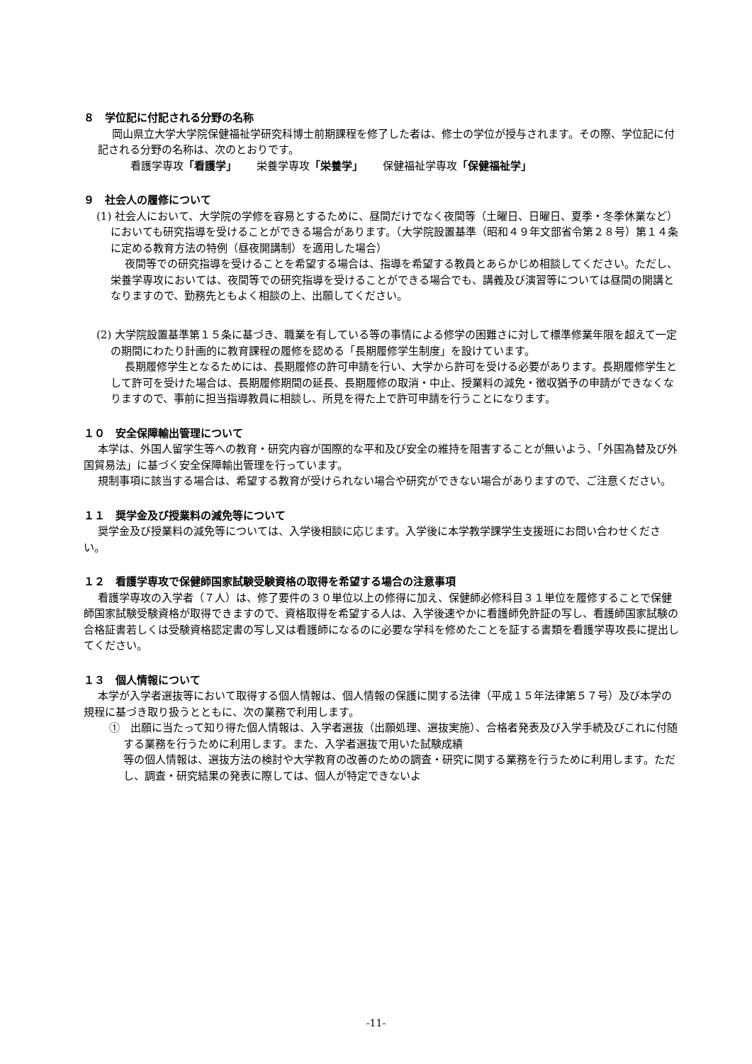８　学位記に付記される分野の名称
岡山県立大学大学院保健福祉学研究科博士前期課程を修了した者は、修士の学位が授与されます。その際、学位記に付記される分野の名称は、次のとおりです。
看護学専攻「看護学」　　 栄養学専攻「栄養学」　　 保健福祉学専攻「保健福祉学」
９　社会人の履修について
(1) 社会人において、大学院の学修を容易とするために、昼間だけでなく夜間等（土曜日、日曜日、夏季・冬季休業など）においても研究指導を受けることができる場合があります。（大学院設置基準（昭和４９年文部省令第２８号）第１４条に定める教育方法の特例（昼夜開講制）を適用した場合）
夜間等での研究指導を受けることを希望する場合は、指導を希望する教員とあらかじめ相談してください。ただし、栄養学専攻においては、夜間等での研究指導を受けることができる場合でも、講義及び演習等については昼間の開講となりますので、勤務先ともよく相談の上、出願してください。
(2) 大学院設置基準第１５条に基づき、職業を有している等の事情による修学の困難さに対して標準修業年限を超えて一定の期間にわたり計画的に教育課程の履修を認める「長期履修学生制度」を設けています。
長期履修学生となるためには、長期履修の許可申請を行い、大学から許可を受ける必要があります。長期履修学生として許可を受けた場合は、長期履修期間の延長、長期履修の取消・中止、授業料の減免・徴収猶予の申請ができなくなりますので、事前に担当指導教員に相談し、所見を得た上で許可申請を行うことになります。
１０　安全保障輸出管理について
本学は、外国人留学生等への教育・研究内容が国際的な平和及び安全の維持を阻害することが無いよう、「外国為替及び外国貿易法」に基づく安全保障輸出管理を行っています。
規制事項に該当する場合は、希望する教育が受けられない場合や研究ができない場合がありますので、ご注意ください。
１１　奨学金及び授業料の減免等について
奨学金及び授業料の減免等については、入学後相談に応じます。入学後に本学教学課学生支援班にお問い合わせください。
１２　看護学専攻で保健師国家試験受験資格の取得を希望する場合の注意事項
看護学専攻の入学者（７人）は、修了要件の３０単位以上の修得に加え、保健師必修科目３１単位を履修することで保健師国家試験受験資格が取得できますので、資格取得を希望する人は、入学後速やかに看護師免許証の写し、看護師国家試験の合格証書若しくは受験資格認定書の写し又は看護師になるのに必要な学科を修めたことを証する書類を看護学専攻長に提出してください。
１３　個人情報について
本学が入学者選抜等において取得する個人情報は、個人情報の保護に関する法律（平成１５年法律第５７号）及び本学の規程に基づき取り扱うとともに、次の業務で利用します。
①　出願に当たって知り得た個人情報は、入学者選抜（出願処理、選抜実施）、合格者発表及び入学手続及びこれに付随する業務を行うために利用します。また、入学者選抜で用いた試験成績
等の個人情報は、選抜方法の検討や大学教育の改善のための調査・研究に関する業務を行うために利用します。ただし、調査・研究結果の発表に際しては、個人が特定できないよ
-11-